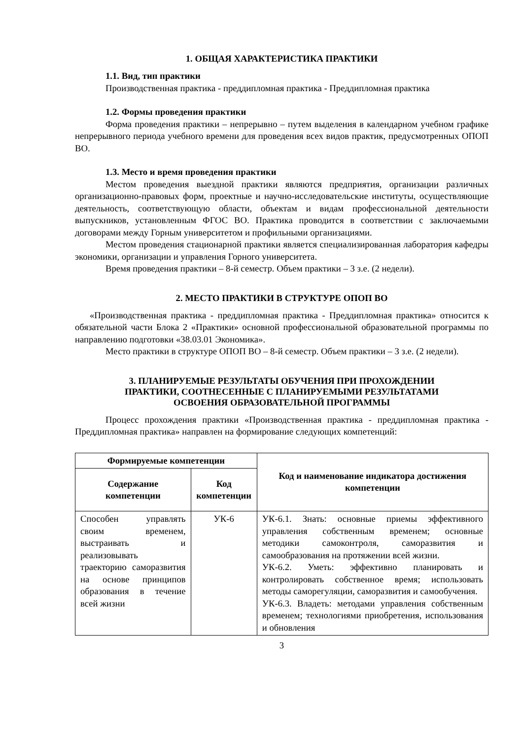1. ОБЩАЯ ХАРАКТЕРИСТИКА ПРАКТИКИ
1.1. Вид, тип практики
Производственная практика - преддипломная практика - Преддипломная практика
1.2. Формы проведения практики
Форма проведения практики – непрерывно – путем выделения в календарном учебном графике непрерывного периода учебного времени для проведения всех видов практик, предусмотренных ОПОП ВО.
1.3. Место и время проведения практики
Местом проведения выездной практики являются предприятия, организации различных организационно-правовых форм, проектные и научно-исследовательские институты, осуществляющие деятельность, соответствующую области, объектам и видам профессиональной деятельности выпускников, установленным ФГОС ВО. Практика проводится в соответствии с заключаемыми договорами между Горным университетом и профильными организациями.
Местом проведения стационарной практики является специализированная лаборатория кафедры экономики, организации и управления Горного университета.
Время проведения практики – 8-й семестр. Объем практики – 3 з.е. (2 недели).
2. МЕСТО ПРАКТИКИ В СТРУКТУРЕ ОПОП ВО
«Производственная практика - преддипломная практика - Преддипломная практика» относится к обязательной части Блока 2 «Практики» основной профессиональной образовательной программы по направлению подготовки «38.03.01 Экономика».
Место практики в структуре ОПОП ВО – 8-й семестр. Объем практики – 3 з.е. (2 недели).
3. ПЛАНИРУЕМЫЕ РЕЗУЛЬТАТЫ ОБУЧЕНИЯ ПРИ ПРОХОЖДЕНИИ
ПРАКТИКИ, СООТНЕСЕННЫЕ С ПЛАНИРУЕМЫМИ РЕЗУЛЬТАТАМИ
ОСВОЕНИЯ ОБРАЗОВАТЕЛЬНОЙ ПРОГРАММЫ
Процесс прохождения практики «Производственная практика - преддипломная практика - Преддипломная практика» направлен на формирование следующих компетенций:
| Формируемые компетенции | | Код и наименование индикатора достижения компетенции |
| --- | --- | --- |
| Содержание компетенции | Код компетенции | |
| Способен управлять своим временем, выстраивать и реализовывать траекторию саморазвития на основе принципов образования в течение всей жизни | УК-6 | УК-6.1. Знать: основные приемы эффективного управления собственным временем; основные методики самоконтроля, саморазвития и самообразования на протяжении всей жизни. УК-6.2. Уметь: эффективно планировать и контролировать собственное время; использовать методы саморегуляции, саморазвития и самообучения. УК-6.3. Владеть: методами управления собственным временем; технологиями приобретения, использования и обновления |
3